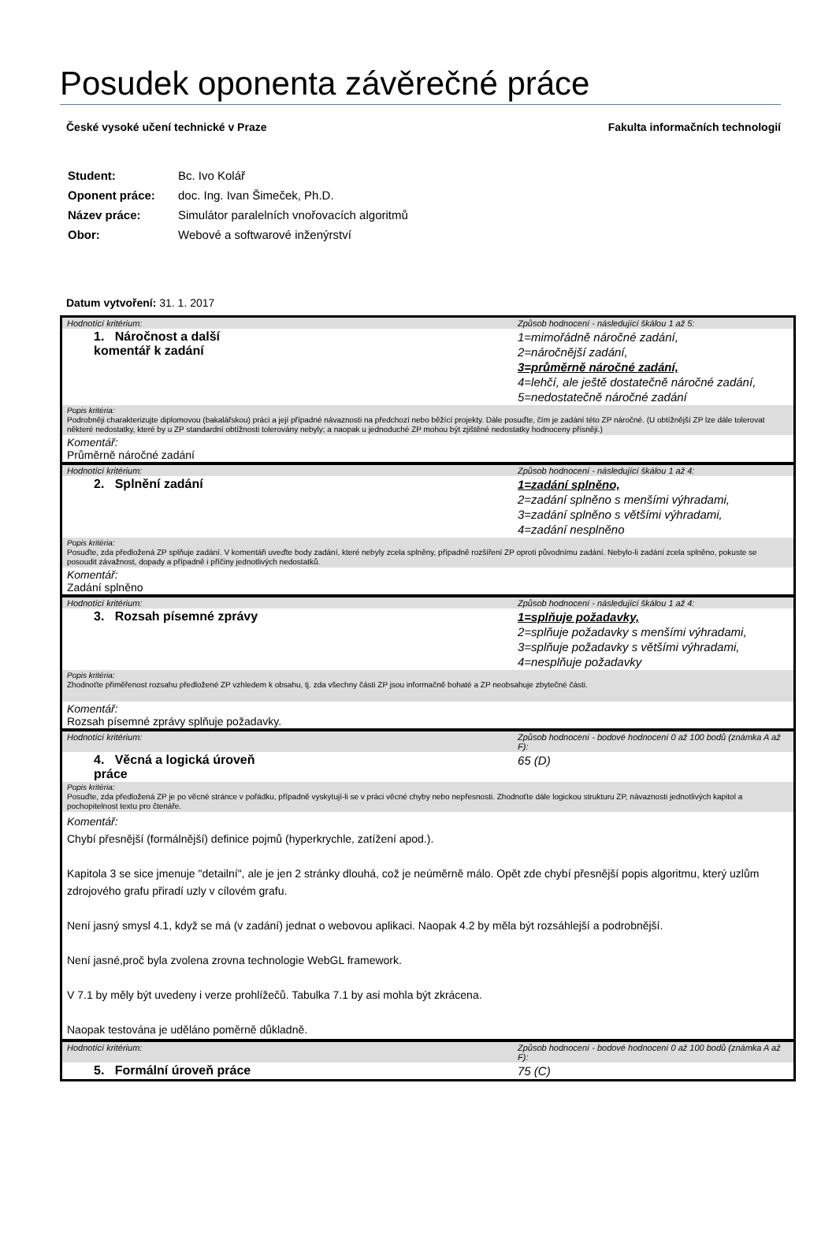Posudek oponenta závěrečné práce
České vysoké učení technické v Praze Fakulta informačních technologií
| Student: | Bc. Ivo Kolář |
| Oponent práce: | doc. Ing. Ivan Šimeček, Ph.D. |
| Název práce: | Simulátor paralelních vnořovacích algoritmů |
| Obor: | Webové a softwarové inženýrství |
Datum vytvoření: 31. 1. 2017
| Hodnotící kritérium: | Způsob hodnocení - následující škálou 1 až 5: |
| 1. Náročnost a další komentář k zadání | 1=mimořádně náročné zadání, 2=náročnější zadání, 3=průměrně náročné zadání, 4=lehčí, ale ještě dostatečně náročné zadání, 5=nedostatečně náročné zadání |
| Popis kritéria: Podrobněji charakterizujte diplomovou (bakalářskou) práci a její případné návaznosti na předchozí nebo běžící projekty. Dále posuďte, čím je zadání této ZP náročné. (U obtížnější ZP lze dále tolerovat některé nedostatky, které by u ZP standardní obtížnosti tolerovány nebyly; a naopak u jednoduché ZP mohou být zjištěné nedostatky hodnoceny přísněji.) | |
| Komentář: Průměrně náročné zadání | |
| Hodnotící kritérium: | Způsob hodnocení - následující škálou 1 až 4: |
| 2. Splnění zadání | 1=zadání splněno, 2=zadání splněno s menšími výhradami, 3=zadání splněno s většími výhradami, 4=zadání nesplněno |
| Popis kritéria: Posuďte, zda předložená ZP splňuje zadání. V komentáři uveďte body zadání, které nebyly zcela splněny, případně rozšíření ZP oproti původnímu zadání. Nebylo-li zadání zcela splněno, pokuste se posoudit závažnost, dopady a případně i příčiny jednotlivých nedostatků. | |
| Komentář: Zadání splněno | |
| Hodnotící kritérium: | Způsob hodnocení - následující škálou 1 až 4: |
| 3. Rozsah písemné zprávy | 1=splňuje požadavky, 2=splňuje požadavky s menšími výhradami, 3=splňuje požadavky s většími výhradami, 4=nesplňuje požadavky |
| Popis kritéria: Zhodnoťte přiměřenost rozsahu předložené ZP vzhledem k obsahu, tj. zda všechny části ZP jsou informačně bohaté a ZP neobsahuje zbytečné části. | |
| Komentář: Rozsah písemné zprávy splňuje požadavky. | |
| Hodnotící kritérium: | Způsob hodnocení - bodové hodnocení 0 až 100 bodů (známka A až F): |
| 4. Věcná a logická úroveň práce | 65 (D) |
| Popis kritéria: Posuďte, zda předložená ZP je po věcné stránce v pořádku, případně vyskytují-li se v práci věcné chyby nebo nepřesnosti. Zhodnoťte dále logickou strukturu ZP, návaznosti jednotlivých kapitol a pochopitelnost textu pro čtenáře. | |
| Komentář: Chybí přesnější (formálnější) definice pojmů (hyperkrychle, zatížení apod.). Kapitola 3 se sice jmenuje "detailní", ale je jen 2 stránky dlouhá, což je neúměrně málo. Opět zde chybí přesnější popis algoritmu, který uzlům zdrojového grafu přiradí uzly v cílovém grafu. Není jasný smysl 4.1, když se má (v zadání) jednat o webovou aplikaci. Naopak 4.2 by měla být rozsáhlejší a podrobnější. Není jasné,proč byla zvolena zrovna technologie WebGL framework. V 7.1 by měly být uvedeny i verze prohlížečů. Tabulka 7.1 by asi mohla být zkrácena. Naopak testována je uděláno poměrně důkladně. | |
| Hodnotící kritérium: | Způsob hodnocení - bodové hodnocení 0 až 100 bodů (známka A až F): |
| 5. Formální úroveň práce | 75 (C) |